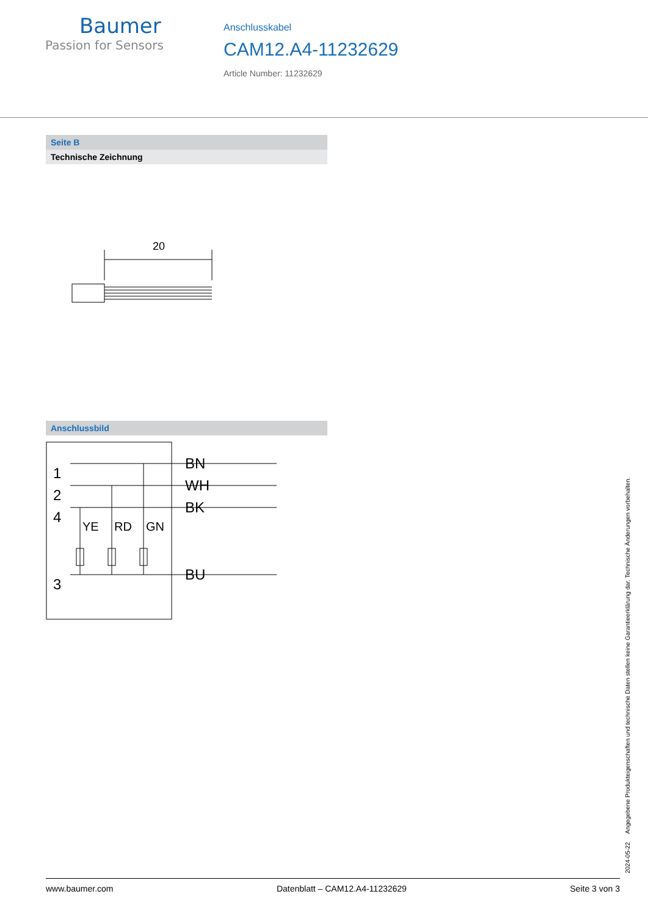Baumer
Passion for Sensors
Anschlusskabel
CAM12.A4-11232629
Article Number: 11232629
Seite B
Technische Zeichnung
20
Anschlussbild
1
2
4
3
BN
WH
BK
BU
YE
RD
GN
2024-05-22 Angegebene Produkteigenschaften und technische Daten stellen keine Garantieerklärung dar. Technische Änderungen vorbehalten.
www.baumer.com Datenblatt – CAM12.A4-11232629 Seite 3 von 3